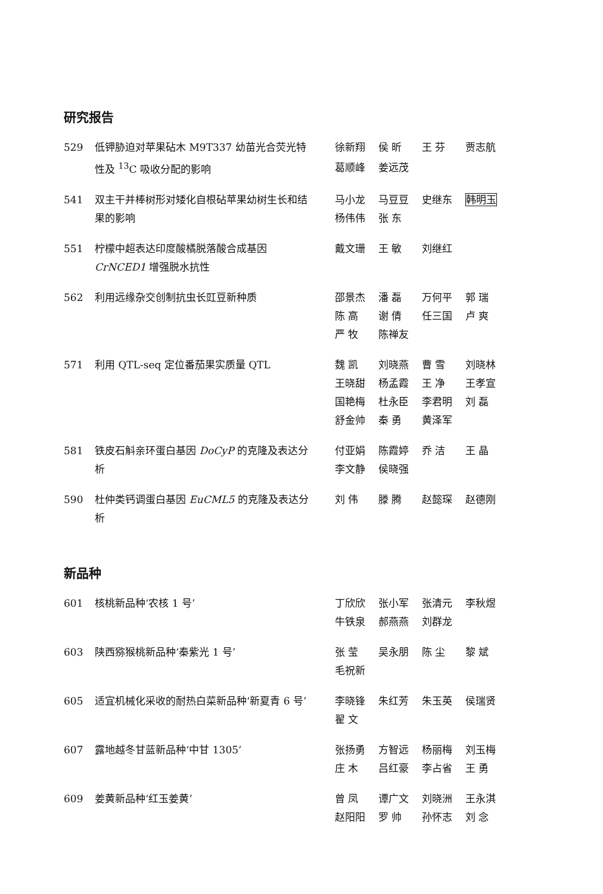研究报告
529 低钾胁迫对苹果砧木 M9T337 幼苗光合荧光特性及 <sup>13</sup>C 吸收分配的影响
徐新翔 侯 昕 王 芬 贾志航 葛顺峰 姜远茂
541 双主干并棒树形对矮化自根砧苹果幼树生长和结果的影响
马小龙 马豆豆 史继东 韩明玉 杨伟伟 张 东
551 柠檬中超表达印度酸橘脱落酸合成基因 CrNCED1 增强脱水抗性
戴文珊 王 敏 刘继红
562 利用远缘杂交创制抗虫长豇豆新种质 邵景杰 潘 磊 万何平 郭 瑞 陈 高 谢 倩 任三国 卢 爽 严 牧 陈禅友
571 利用 QTL-seq 定位番茄果实质量 QTL 魏 凯 刘晓燕 曹 雪 刘晓林 王晓甜 杨孟霞 王 净 王孝宣 国艳梅 杜永臣 李君明 刘 磊 舒金帅 秦 勇 黄泽军
581 铁皮石斛亲环蛋白基因 DoCyP 的克隆及表达分析
付亚娟 陈霞婷 乔 洁 王 晶 李文静 侯晓强
590 杜仲类钙调蛋白基因 EuCML5 的克隆及表达分析
刘 伟 滕 腾 赵懿琛 赵德刚
新品种
601 核桃新品种‘农核 1 号’ 丁欣欣 张小军 张清元 李秋煜 牛铁泉 郝燕燕 刘群龙
603 陕西猕猴桃新品种‘秦紫光 1 号’ 张 莹 吴永朋 陈 尘 黎 斌 毛祝新
605 适宜机械化采收的耐热白菜新品种‘新夏青 6 号’
李晓锋 朱红芳 朱玉英 侯瑞贤 翟 文
607 露地越冬甘蓝新品种‘中甘 1305’ 张扬勇 方智远 杨丽梅 刘玉梅 庄 木 吕红豪 李占省 王 勇
609 姜黄新品种‘红玉姜黄’ 曾 凤 谭广文 刘晓洲 王永淇 赵阳阳 罗 帅 孙怀志 刘 念